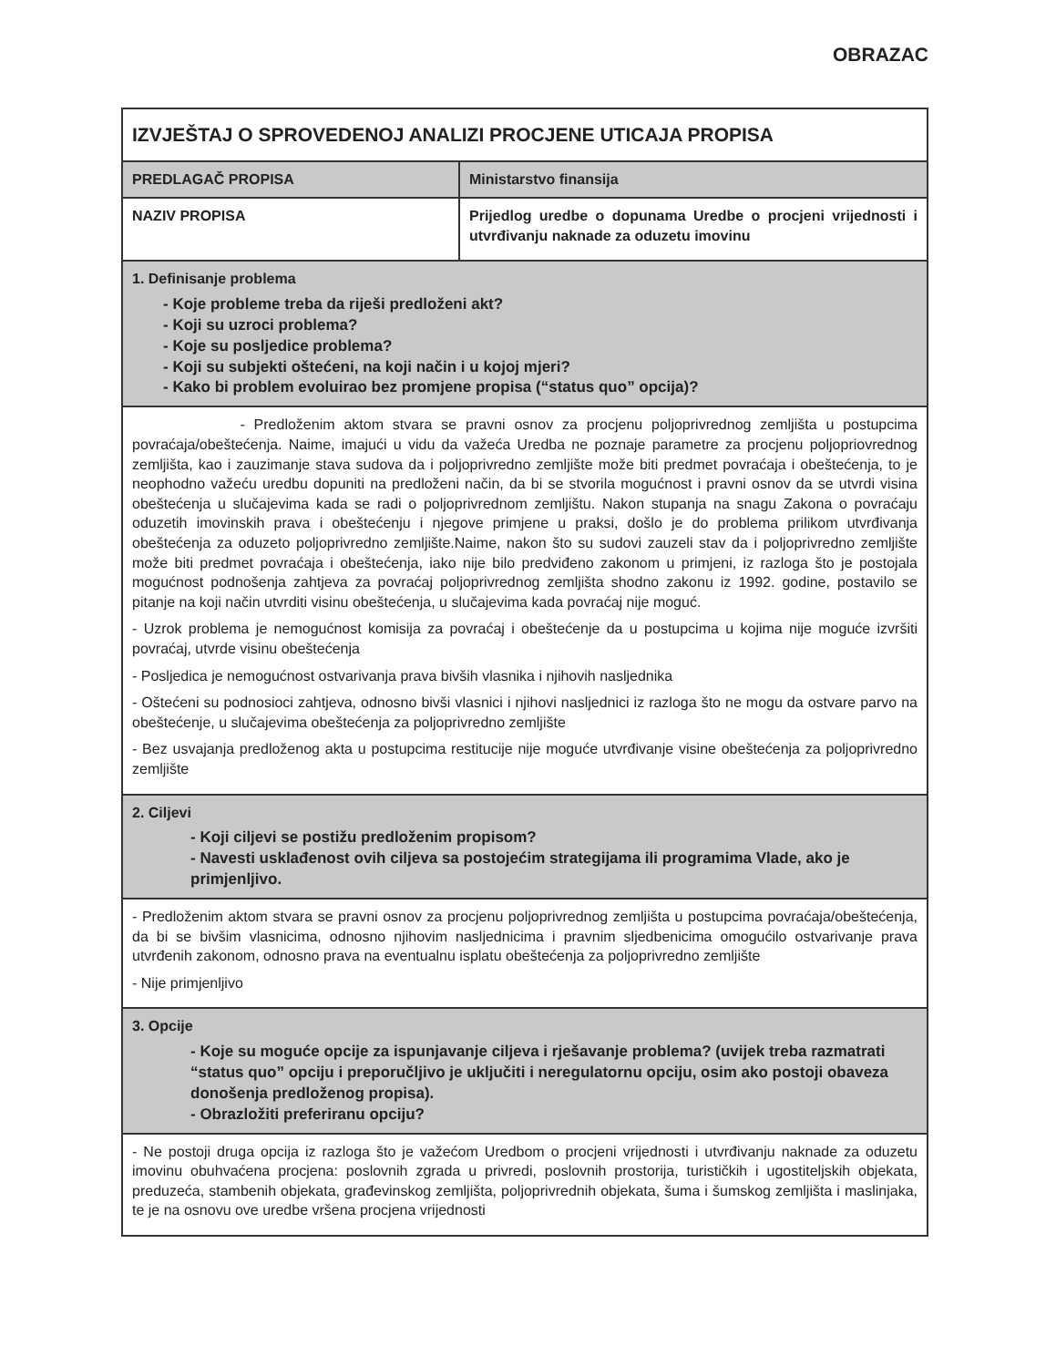OBRAZAC
| IZVJEŠTAJ O SPROVEDENOJ ANALIZI PROCJENE UTICAJA PROPISA | |
| PREDLAGAČ PROPISA | Ministarstvo finansija |
| NAZIV PROPISA | Prijedlog uredbe o dopunama Uredbe o procjeni vrijednosti i utvrđivanju naknade za oduzetu imovinu |
| 1. Definisanje problema - Koje probleme treba da riješi predloženi akt? - Koji su uzroci problema? - Koje su posljedice problema? - Koji su subjekti oštećeni, na koji način i u kojoj mjeri? - Kako bi problem evoluirao bez promjene propisa (“status quo” opcija)? | |
| - Predloženim aktom stvara se pravni osnov za procjenu poljoprivrednog zemljišta u postupcima povraćaja/obeštećenja. Naime, imajući u vidu da važeća Uredba ne poznaje parametre za procjenu poljopriovrednog zemljišta, kao i zauzimanje stava sudova da i poljoprivredno zemljište može biti predmet povraćaja i obeštećenja, to je neophodno važeću uredbu dopuniti na predloženi način, da bi se stvorila mogućnost i pravni osnov da se utvrdi visina obeštećenja u slučajevima kada se radi o poljoprivrednom zemljištu. Nakon stupanja na snagu Zakona o povraćaju oduzetih imovinskih prava i obeštećenju i njegove primjene u praksi, došlo je do problema prilikom utvrđivanja obeštećenja za oduzeto poljoprivredno zemljište.Naime, nakon što su sudovi zauzeli stav da i poljoprivredno zemljište može biti predmet povraćaja i obeštećenja, iako nije bilo predviđeno zakonom u primjeni, iz razloga što je postojala mogućnost podnošenja zahtjeva za povraćaj poljoprivrednog zemljišta shodno zakonu iz 1992. godine, postavilo se pitanje na koji način utvrditi visinu obeštećenja, u slučajevima kada povraćaj nije moguć. - Uzrok problema je nemogućnost komisija za povraćaj i obeštećenje da u postupcima u kojima nije moguće izvršiti povraćaj, utvrde visinu obeštećenja - Posljedica je nemogućnost ostvarivanja prava bivših vlasnika i njihovih nasljednika - Oštećeni su podnosioci zahtjeva, odnosno bivši vlasnici i njihovi nasljednici iz razloga što ne mogu da ostvare parvo na obeštećenje, u slučajevima obeštećenja za poljoprivredno zemljište - Bez usvajanja predloženog akta u postupcima restitucije nije moguće utvrđivanje visine obeštećenja za poljoprivredno zemljište | |
| 2. Ciljevi - Koji ciljevi se postižu predloženim propisom? - Navesti usklađenost ovih ciljeva sa postojećim strategijama ili programima Vlade, ako je primjenljivo. | |
| - Predloženim aktom stvara se pravni osnov za procjenu poljoprivrednog zemljišta u postupcima povraćaja/obeštećenja, da bi se bivšim vlasnicima, odnosno njihovim nasljednicima i pravnim sljedbenicima omogućilo ostvarivanje prava utvrđenih zakonom, odnosno prava na eventualnu isplatu obeštećenja za poljoprivredno zemljište - Nije primjenljivo | |
| 3. Opcije - Koje su moguće opcije za ispunjavanje ciljeva i rješavanje problema? (uvijek treba razmatrati “status quo” opciju i preporučljivo je uključiti i neregulatornu opciju, osim ako postoji obaveza donošenja predloženog propisa). - Obrazložiti preferiranu opciju? | |
| - Ne postoji druga opcija iz razloga što je važećom Uredbom o procjeni vrijednosti i utvrđivanju naknade za oduzetu imovinu obuhvaćena procjena: poslovnih zgrada u privredi, poslovnih prostorija, turističkih i ugostiteljskih objekata, preduzeća, stambenih objekata, građevinskog zemljišta, poljoprivrednih objekata, šuma i šumskog zemljišta i maslinjaka, te je na osnovu ove uredbe vršena procjena vrijednosti | |